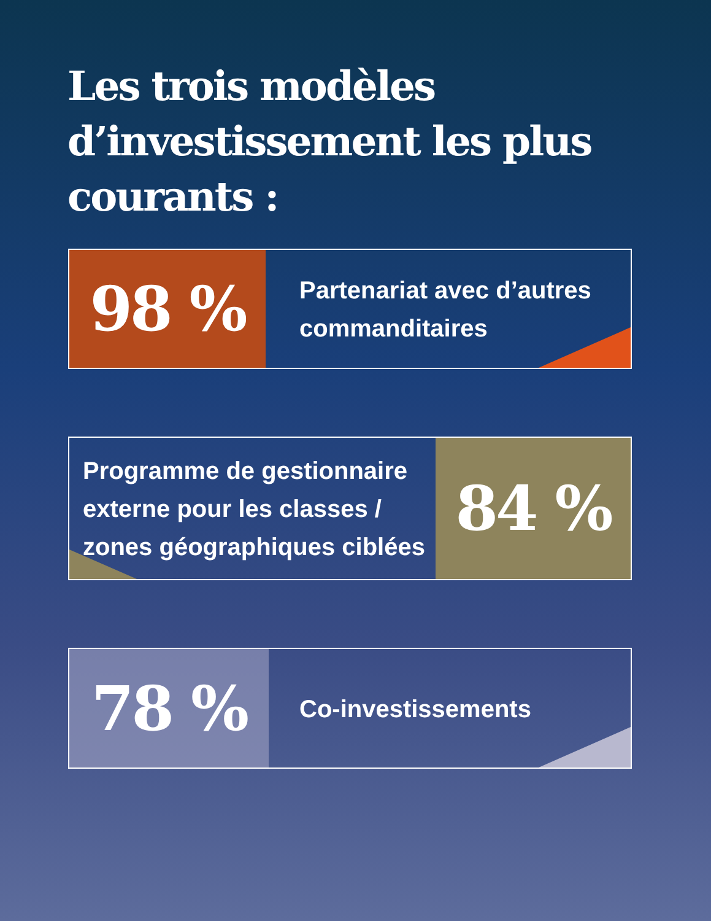Les trois modèles d’investissement les plus courants :
98 %
Partenariat avec d’autres commanditaires
Programme de gestionnaire externe pour les classes / zones géographiques ciblées
84 %
78 %
Co-investissements